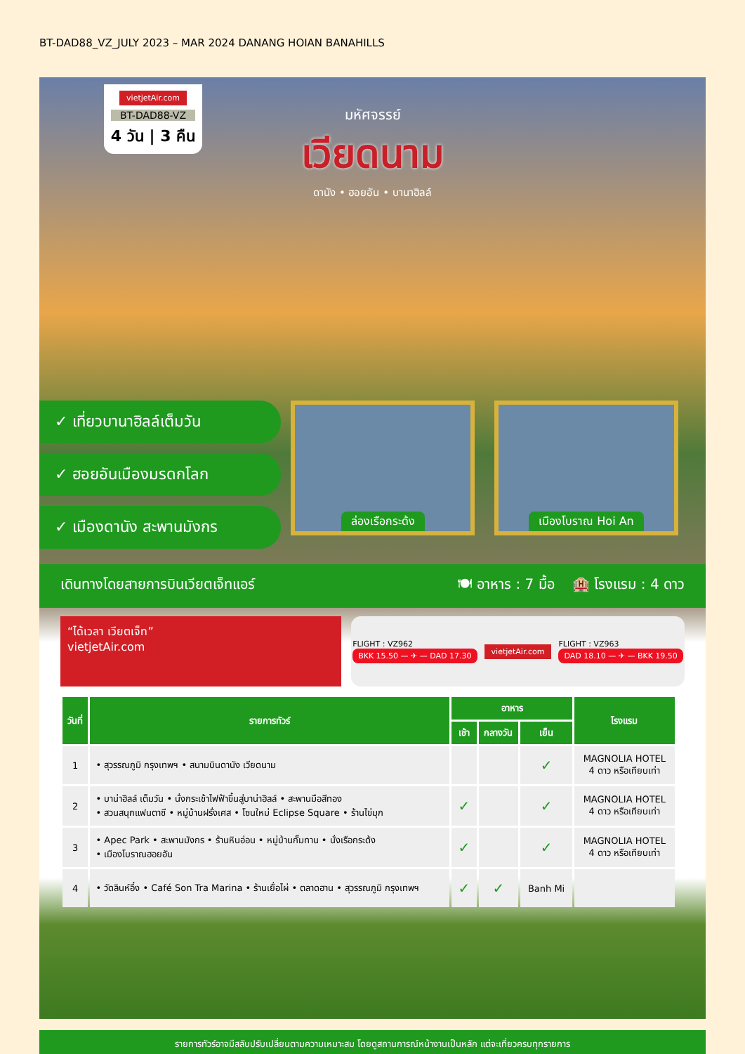BT-DAD88_VZ_JULY 2023 – MAR 2024 DANANG HOIAN BANAHILLS
vietjetAir.com
BT-DAD88-VZ
4 วัน | 3 คืน
มหัศจรรย์
เวียดนาม
ดานัง • ฮอยอัน • บานาฮิลล์
✓ เที่ยวบานาฮิลล์เต็มวัน
✓ ฮอยอันเมืองมรดกโลก
✓ เมืองดานัง สะพานมังกร
ล่องเรือกระด้ง เมืองโบราณ Hoi An
เดินทางโดยสายการบินเวียตเจ็ทแอร์ 🍽 อาหาร : 7 มื้อ 🏨 โรงแรม : 4 ดาว
“ได้เวลา เวียตเจ็ท”
vietjetAir.com
FLIGHT : VZ962
BKK 15.50 — ✈ — DAD 17.30
vietjetAir.com
FLIGHT : VZ963
DAD 18.10 — ✈ — BKK 19.50
| วันที่ | รายการทัวร์ | อาหาร | | | โรงแรม |
| --- | --- | --- | --- | --- | --- |
| | | เช้า | กลางวัน | เย็น | |
| 1 | • สุวรรณภูมิ กรุงเทพฯ • สนามบินดานัง เวียดนาม | | | ✓ | MAGNOLIA HOTEL 4 ดาว หรือเทียบเท่า |
| 2 | • บาน่าฮิลล์ เต็มวัน • นั่งกระเช้าไฟฟ้าขึ้นสู่บาน่าฮิลล์ • สะพานมือสีทอง • สวนสนุกแฟนตาซี • หมู่บ้านฝรั่งเศส • โซนใหม่ Eclipse Square • ร้านไข่มุก | ✓ | | ✓ | MAGNOLIA HOTEL 4 ดาว หรือเทียบเท่า |
| 3 | • Apec Park • สะพานมังกร • ร้านหินอ่อน • หมู่บ้านกั๊มทาน • นั่งเรือกระด้ง • เมืองโบราณฮอยอัน | ✓ | | ✓ | MAGNOLIA HOTEL 4 ดาว หรือเทียบเท่า |
| 4 | • วัดลินห์อึ๋ง • Café Son Tra Marina • ร้านเยื่อไผ่ • ตลาดฮาน • สุวรรณภูมิ กรุงเทพฯ | ✓ | ✓ | Banh Mi | |
รายการทัวร์อาจมีสลับปรับเปลี่ยนตามความเหมาะสม โดยดูสถานการณ์หน้างานเป็นหลัก แต่จะเที่ยวครบทุกรายการ